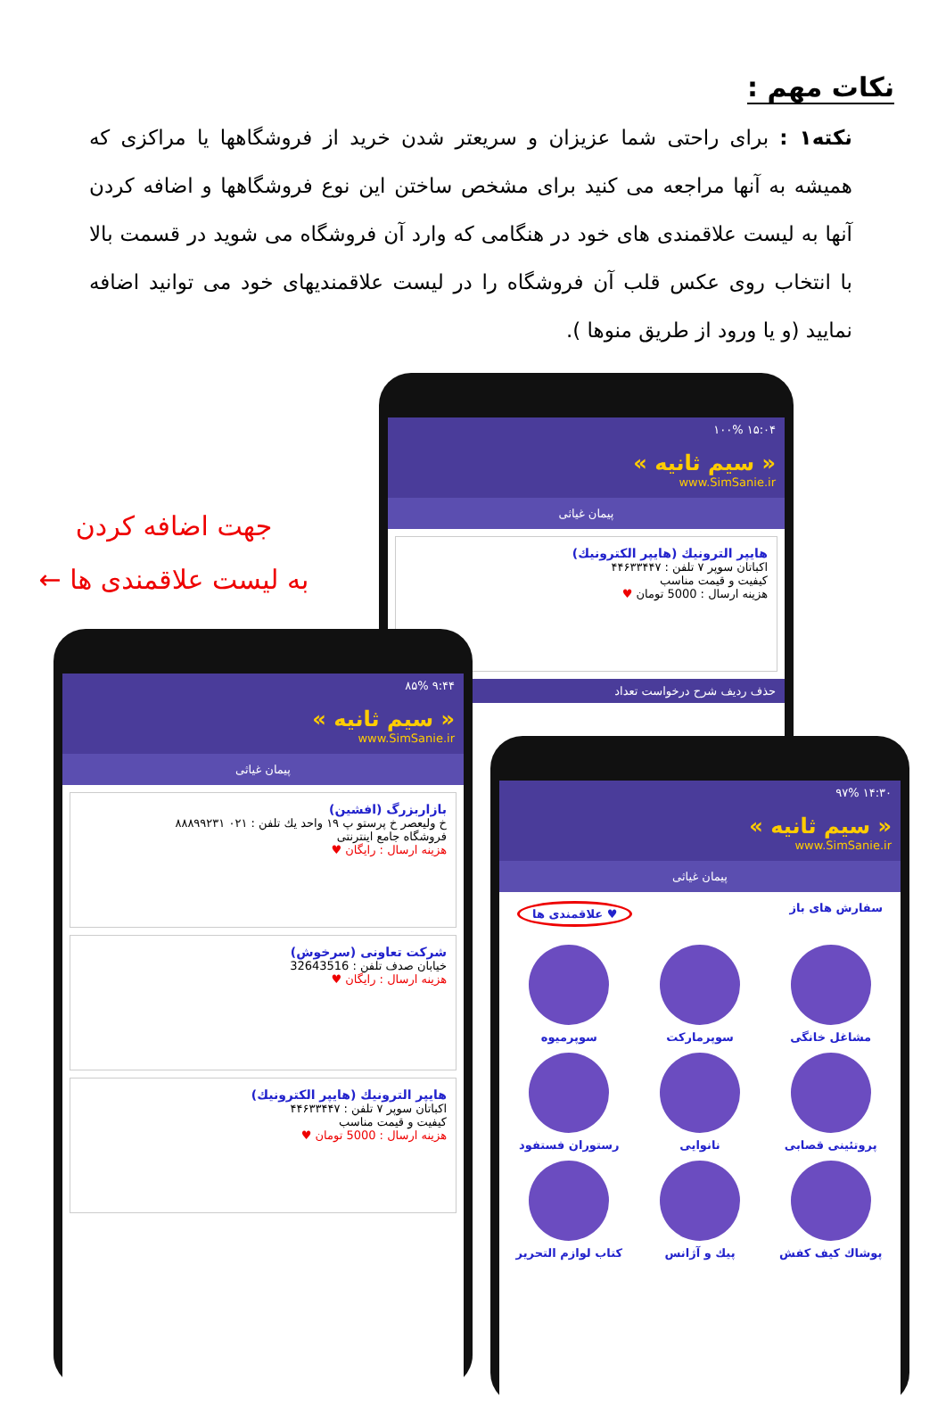نکات مهم :
نکته۱ : برای راحتی شما عزیزان و سریعتر شدن خرید از فروشگاهها یا مراکزی که همیشه به آنها مراجعه می کنید برای مشخص ساختن این نوع فروشگاهها و اضافه کردن آنها به لیست علاقمندی های خود در هنگامی که وارد آن فروشگاه می شوید در قسمت بالا با انتخاب روی عکس قلب آن فروشگاه را در لیست علاقمندیهای خود می توانید اضافه نمایید (و یا ورود از طریق منوها ).
جهت اضافه کردن
به لیست علاقمندی ها ←
۱۵:۰۴ ۱۰۰%
« سیم ثانیه »
www.SimSanie.ir
پیمان غیاثی
هایپر الترونیك (هایپر الکترونیك)
اکباتان سوپر ۷ تلفن : ۴۴۶۳۳۴۴۷
کیفیت و قیمت مناسب
هزینه ارسال : 5000 تومان ♥
حذف ردیف شرح درخواست تعداد
۹:۴۴ ۸۵%
« سیم ثانیه »
www.SimSanie.ir
پیمان غیاثی
بازاربزرگ (افشین)
خ ولیعصر خ پرستو پ ۱۹ واحد یك تلفن : ۰۲۱ ۸۸۸۹۹۲۳۱
فروشگاه جامع اینترنتی
هزینه ارسال : رایگان ♥
شرکت تعاونی (سرخوش)
خیابان صدف تلفن : 32643516
هزینه ارسال : رایگان ♥
هایپر الترونیك (هایپر الکترونیك)
اکباتان سوپر ۷ تلفن : ۴۴۶۳۳۴۴۷
کیفیت و قیمت مناسب
هزینه ارسال : 5000 تومان ♥
۱۴:۳۰ ۹۷%
« سیم ثانیه »
www.SimSanie.ir
پیمان غیاثی
سفارش های باز ♥ علاقمندی ها
مشاغل خانگی
سوپرمارکت
سوپرمیوه
پروتئینی قصابی
نانوایی
رستوران فستفود
پوشاك كیف كفش
پیك و آژانس
كتاب لوازم التحریر